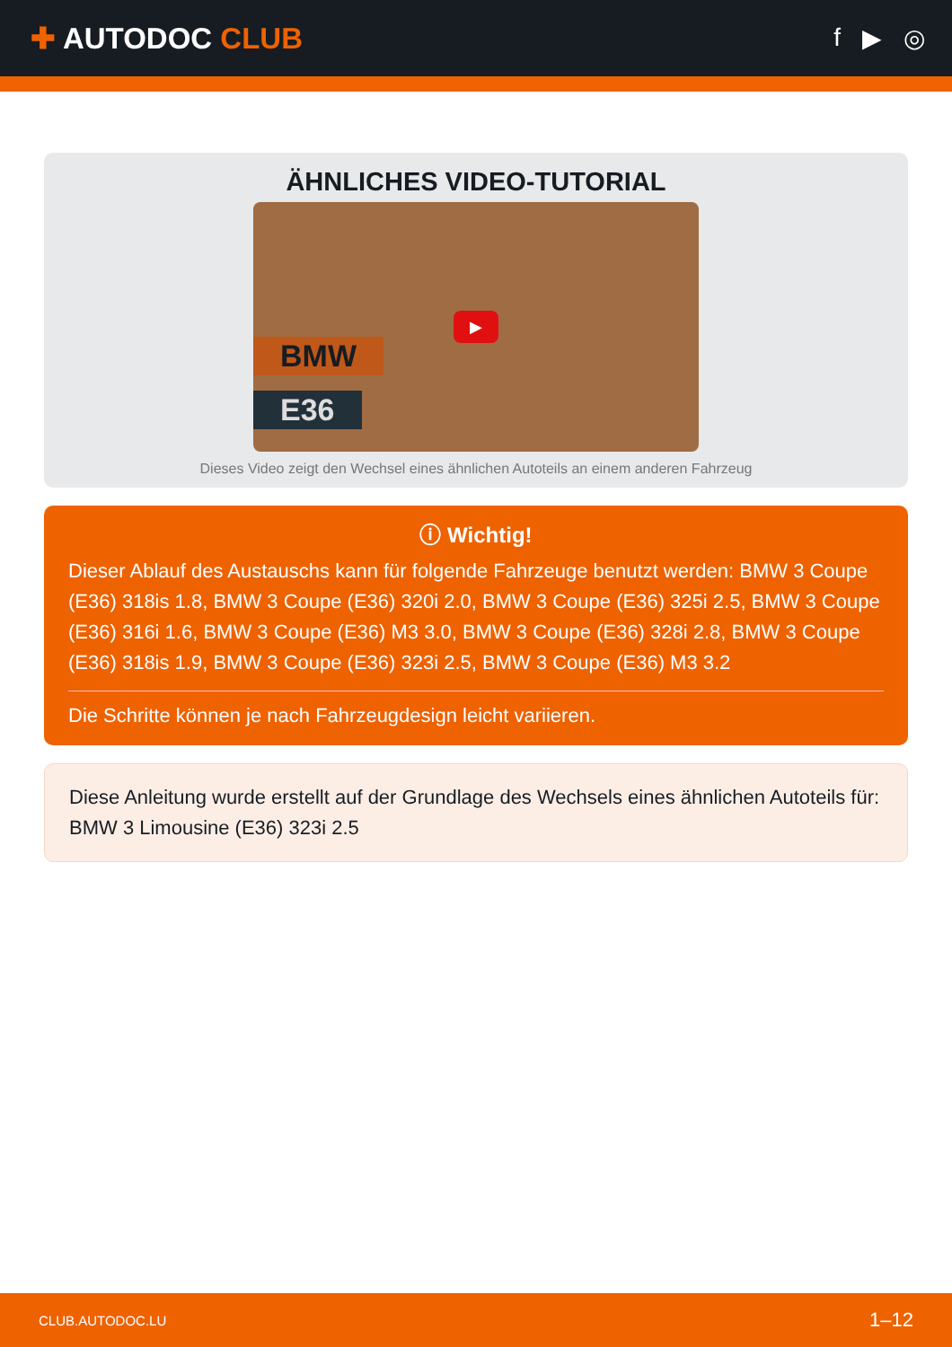✚ AUTODOC CLUB
f ▶ ◎
ÄHNLICHES VIDEO-TUTORIAL
BMW
E36
▶
Dieses Video zeigt den Wechsel eines ähnlichen Autoteils an einem anderen Fahrzeug
ⓘ Wichtig!
Dieser Ablauf des Austauschs kann für folgende Fahrzeuge benutzt werden: BMW 3 Coupe (E36) 318is 1.8, BMW 3 Coupe (E36) 320i 2.0, BMW 3 Coupe (E36) 325i 2.5, BMW 3 Coupe (E36) 316i 1.6, BMW 3 Coupe (E36) M3 3.0, BMW 3 Coupe (E36) 328i 2.8, BMW 3 Coupe (E36) 318is 1.9, BMW 3 Coupe (E36) 323i 2.5, BMW 3 Coupe (E36) M3 3.2
Die Schritte können je nach Fahrzeugdesign leicht variieren.
Diese Anleitung wurde erstellt auf der Grundlage des Wechsels eines ähnlichen Autoteils für: BMW 3 Limousine (E36) 323i 2.5
CLUB.AUTODOC.LU 1–12